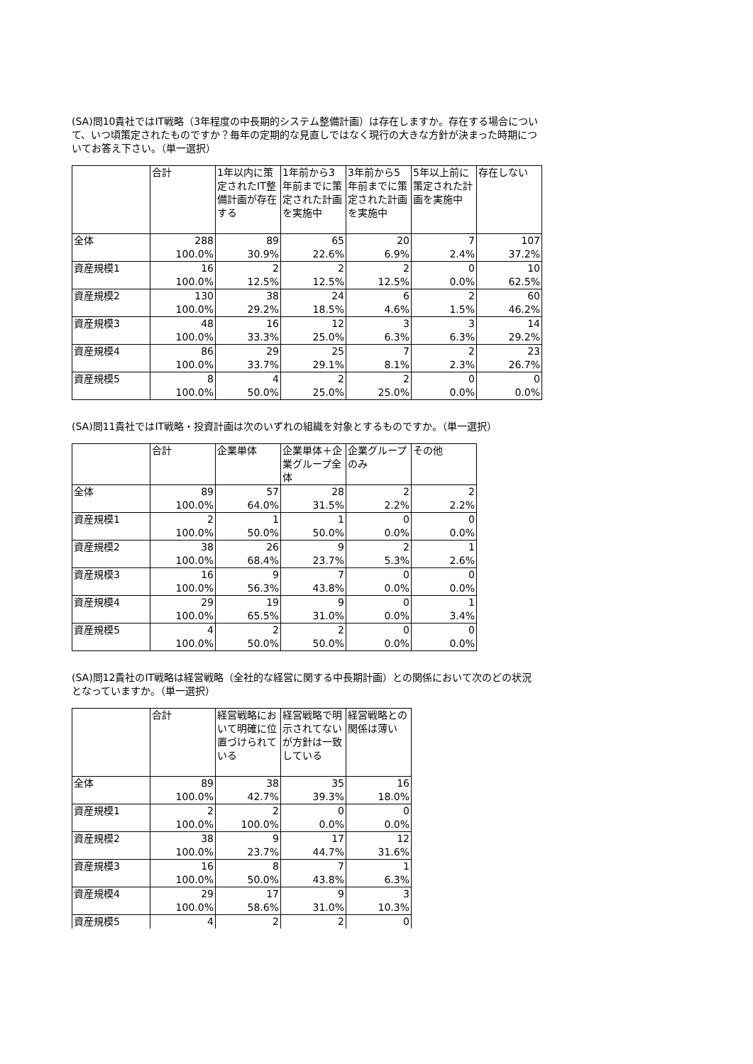(SA)問10貴社ではIT戦略（3年程度の中長期的システム整備計画）は存在しますか。存在する場合について、いつ頃策定されたものですか？毎年の定期的な見直しではなく現行の大きな方針が決まった時期についてお答え下さい。（単一選択）
| | 合計 | 1年以内に策定されたIT整備計画が存在する | 1年前から3年前までに策定された計画を実施中 | 3年前から5年前までに策定された計画を実施中 | 5年以上前に策定された計画を実施中 | 存在しない |
| --- | --- | --- | --- | --- | --- | --- |
| 全体 | 288 100.0% | 89 30.9% | 65 22.6% | 20 6.9% | 7 2.4% | 107 37.2% |
| 資産規模1 | 16 100.0% | 2 12.5% | 2 12.5% | 2 12.5% | 0 0.0% | 10 62.5% |
| 資産規模2 | 130 100.0% | 38 29.2% | 24 18.5% | 6 4.6% | 2 1.5% | 60 46.2% |
| 資産規模3 | 48 100.0% | 16 33.3% | 12 25.0% | 3 6.3% | 3 6.3% | 14 29.2% |
| 資産規模4 | 86 100.0% | 29 33.7% | 25 29.1% | 7 8.1% | 2 2.3% | 23 26.7% |
| 資産規模5 | 8 100.0% | 4 50.0% | 2 25.0% | 2 25.0% | 0 0.0% | 0 0.0% |
(SA)問11貴社ではIT戦略・投資計画は次のいずれの組織を対象とするものですか。（単一選択）
| | 合計 | 企業単体 | 企業単体＋企業グループ全体 | 企業グループのみ | その他 |
| --- | --- | --- | --- | --- | --- |
| 全体 | 89 100.0% | 57 64.0% | 28 31.5% | 2 2.2% | 2 2.2% |
| 資産規模1 | 2 100.0% | 1 50.0% | 1 50.0% | 0 0.0% | 0 0.0% |
| 資産規模2 | 38 100.0% | 26 68.4% | 9 23.7% | 2 5.3% | 1 2.6% |
| 資産規模3 | 16 100.0% | 9 56.3% | 7 43.8% | 0 0.0% | 0 0.0% |
| 資産規模4 | 29 100.0% | 19 65.5% | 9 31.0% | 0 0.0% | 1 3.4% |
| 資産規模5 | 4 100.0% | 2 50.0% | 2 50.0% | 0 0.0% | 0 0.0% |
(SA)問12貴社のIT戦略は経営戦略（全社的な経営に関する中長期計画）との関係において次のどの状況となっていますか。（単一選択）
| | 合計 | 経営戦略において明確に位置づけられている | 経営戦略で明示されてないが方針は一致している | 経営戦略との関係は薄い |
| --- | --- | --- | --- | --- |
| 全体 | 89 100.0% | 38 42.7% | 35 39.3% | 16 18.0% |
| 資産規模1 | 2 100.0% | 2 100.0% | 0 0.0% | 0 0.0% |
| 資産規模2 | 38 100.0% | 9 23.7% | 17 44.7% | 12 31.6% |
| 資産規模3 | 16 100.0% | 8 50.0% | 7 43.8% | 1 6.3% |
| 資産規模4 | 29 100.0% | 17 58.6% | 9 31.0% | 3 10.3% |
| 資産規模5 | 4 | 2 | 2 | 0 |